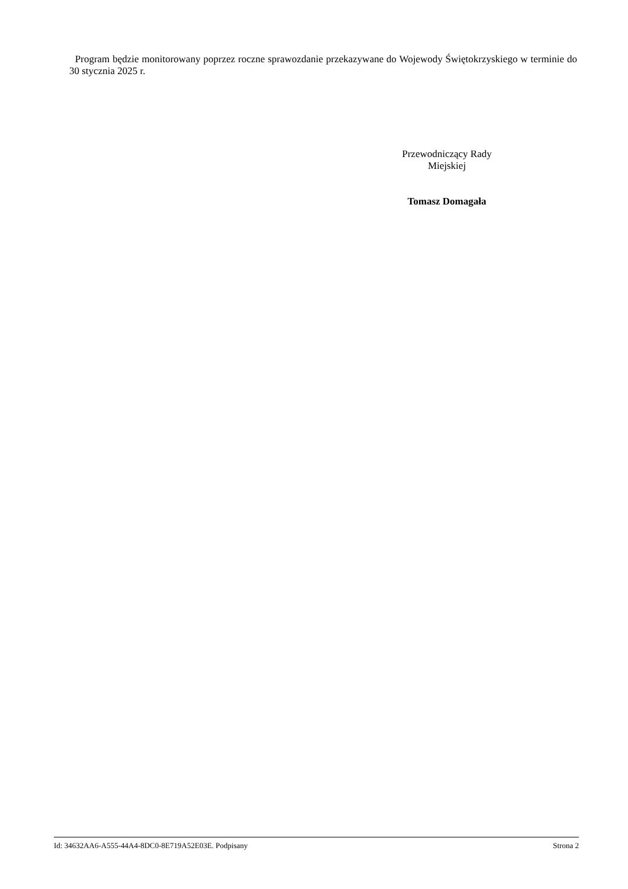Program będzie monitorowany poprzez roczne sprawozdanie przekazywane do Wojewody Świętokrzyskiego w terminie do 30 stycznia 2025 r.
Przewodniczący Rady
Miejskiej
Tomasz Domagała
Id: 34632AA6-A555-44A4-8DC0-8E719A52E03E. Podpisany Strona 2